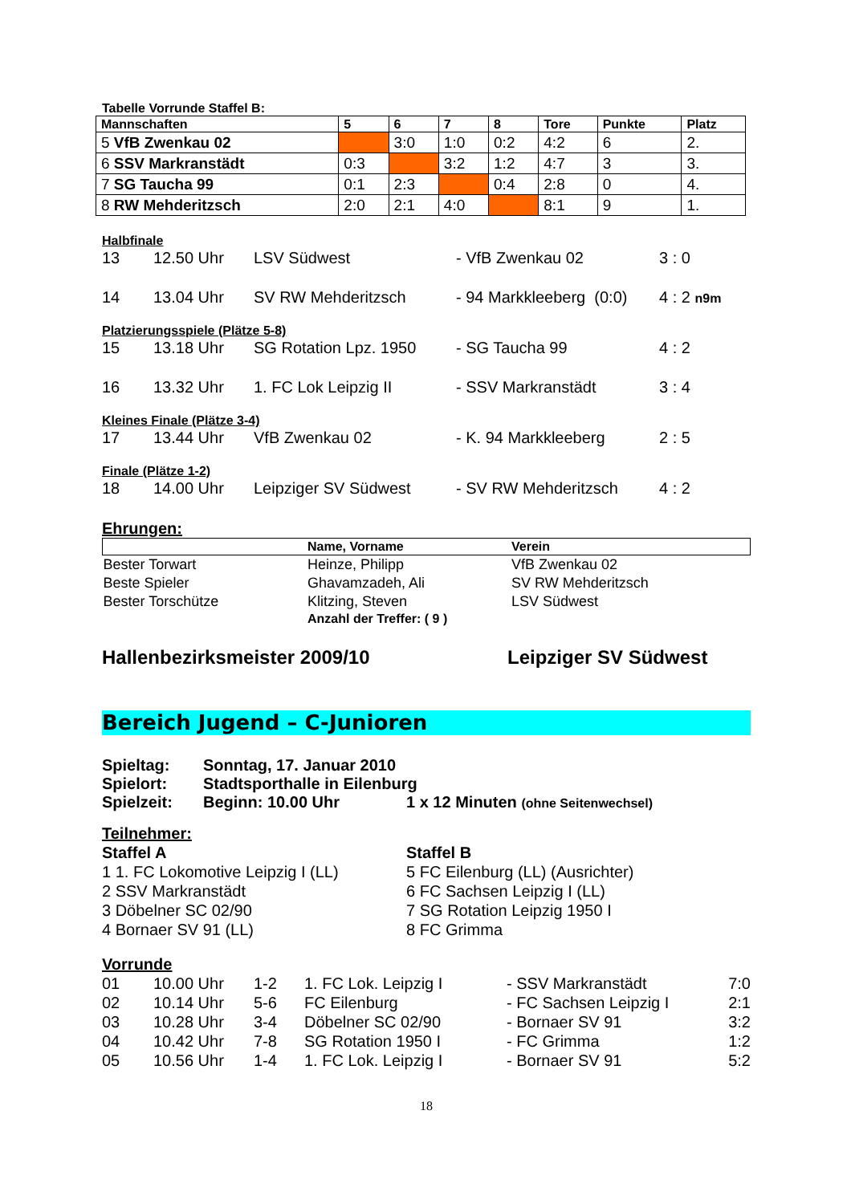Tabelle Vorrunde Staffel B:
| Mannschaften | 5 | 6 | 7 | 8 | Tore | Punkte | Platz |
| --- | --- | --- | --- | --- | --- | --- | --- |
| 5 VfB Zwenkau 02 | | 3:0 | 1:0 | 0:2 | 4:2 | 6 | 2. |
| 6 SSV Markranstädt | 0:3 | | 3:2 | 1:2 | 4:7 | 3 | 3. |
| 7 SG Taucha 99 | 0:1 | 2:3 | | 0:4 | 2:8 | 0 | 4. |
| 8 RW Mehderitzsch | 2:0 | 2:1 | 4:0 | | 8:1 | 9 | 1. |
Halbfinale
13 12.50 Uhr LSV Südwest - VfB Zwenkau 02 3 : 0
14 13.04 Uhr SV RW Mehderitzsch - 94 Markkleeberg (0:0) 4 : 2 n9m
Platzierungsspiele (Plätze 5-8)
15 13.18 Uhr SG Rotation Lpz. 1950 - SG Taucha 99 4 : 2
16 13.32 Uhr 1. FC Lok Leipzig II - SSV Markranstädt 3 : 4
Kleines Finale (Plätze 3-4)
17 13.44 Uhr VfB Zwenkau 02 - K. 94 Markkleeberg 2 : 5
Finale (Plätze 1-2)
18 14.00 Uhr Leipziger SV Südwest - SV RW Mehderitzsch 4 : 2
Ehrungen:
| | Name, Vorname | Verein |
| --- | --- | --- |
| Bester Torwart | Heinze, Philipp | VfB Zwenkau 02 |
| Beste Spieler | Ghavamzadeh, Ali | SV RW Mehderitzsch |
| Bester Torschütze | Klitzing, Steven | LSV Südwest |
| | Anzahl der Treffer: ( 9 ) | |
Hallenbezirksmeister 2009/10 Leipziger SV Südwest
Bereich Jugend – C-Junioren
Spieltag: Sonntag, 17. Januar 2010
Spielort: Stadtsporthalle in Eilenburg
Spielzeit: Beginn: 10.00 Uhr 1 x 12 Minuten (ohne Seitenwechsel)
Teilnehmer:
Staffel A
1 1. FC Lokomotive Leipzig I (LL)
2 SSV Markranstädt
3 Döbelner SC 02/90
4 Bornaer SV 91 (LL)
Staffel B
5 FC Eilenburg (LL) (Ausrichter)
6 FC Sachsen Leipzig I (LL)
7 SG Rotation Leipzig 1950 I
8 FC Grimma
Vorrunde
| 01 | 10.00 Uhr | 1-2 | 1. FC Lok. Leipzig I | - SSV Markranstädt | 7:0 |
| 02 | 10.14 Uhr | 5-6 | FC Eilenburg | - FC Sachsen Leipzig I | 2:1 |
| 03 | 10.28 Uhr | 3-4 | Döbelner SC 02/90 | - Bornaer SV 91 | 3:2 |
| 04 | 10.42 Uhr | 7-8 | SG Rotation 1950 I | - FC Grimma | 1:2 |
| 05 | 10.56 Uhr | 1-4 | 1. FC Lok. Leipzig I | - Bornaer SV 91 | 5:2 |
18